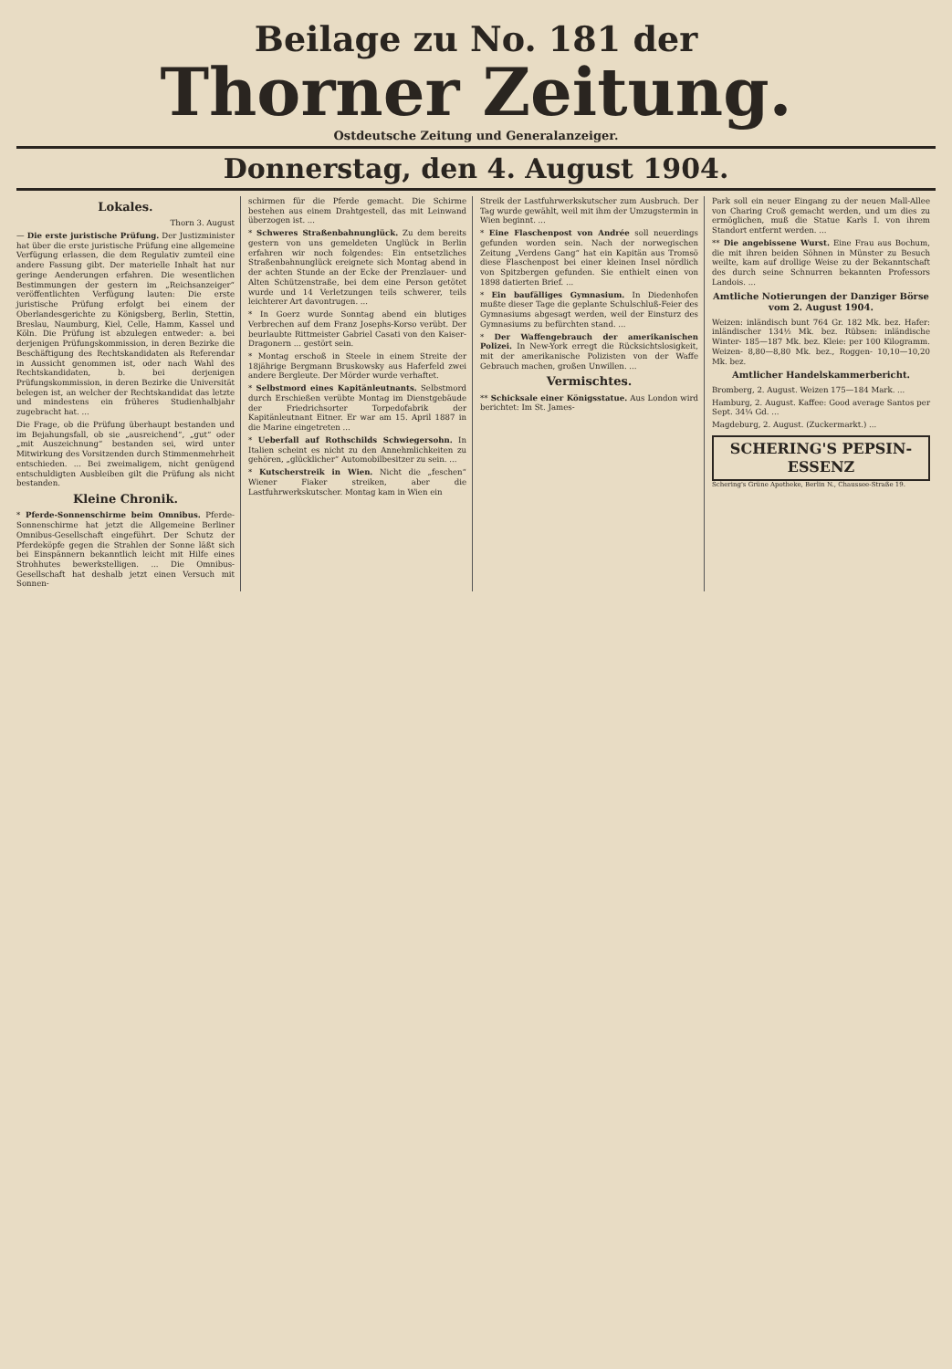Beilage zu No. 181 der
Thorner Zeitung.
Ostdeutsche Zeitung und Generalanzeiger.
Donnerstag, den 4. August 1904.
Lokales.
Thorn 3. August
— Die erste juristische Prüfung. Der Justizminister hat über die erste juristische Prüfung eine allgemeine Verfügung erlassen, die dem Regulativ zumteil eine andere Fassung gibt. Der materielle Inhalt hat nur geringe Aenderungen erfahren. Die wesentlichen Bestimmungen der gestern im „Reichsanzeiger“ veröffentlichten Verfügung lauten: Die erste juristische Prüfung erfolgt bei einem der Oberlandesgerichte zu Königsberg, Berlin, Stettin, Breslau, Naumburg, Kiel, Celle, Hamm, Kassel und Köln. Die Prüfung ist abzulegen entweder: a. bei derjenigen Prüfungskommission, in deren Bezirke die Beschäftigung des Rechtskandidaten als Referendar in Aussicht genommen ist, oder nach Wahl des Rechtskandidaten, b. bei derjenigen Prüfungskommission, in deren Bezirke die Universität belegen ist, an welcher der Rechtskandidat das letzte und mindestens ein früheres Studienhalbjahr zugebracht hat. ...
Die Frage, ob die Prüfung überhaupt bestanden und im Bejahungsfall, ob sie „ausreichend“, „gut“ oder „mit Auszeichnung“ bestanden sei, wird unter Mitwirkung des Vorsitzenden durch Stimmenmehrheit entschieden. ... Bei zweimaligem, nicht genügend entschuldigten Ausbleiben gilt die Prüfung als nicht bestanden.
Kleine Chronik.
* Pferde-Sonnenschirme beim Omnibus. Pferde-Sonnenschirme hat jetzt die Allgemeine Berliner Omnibus-Gesellschaft eingeführt. Der Schutz der Pferdeköpfe gegen die Strahlen der Sonne läßt sich bei Einspännern bekanntlich leicht mit Hilfe eines Strohhutes bewerkstelligen. ... Die Omnibus-Gesellschaft hat deshalb jetzt einen Versuch mit Sonnen-
schirmen für die Pferde gemacht. Die Schirme bestehen aus einem Drahtgestell, das mit Leinwand überzogen ist. ...
* Schweres Straßenbahnunglück. Zu dem bereits gestern von uns gemeldeten Unglück in Berlin erfahren wir noch folgendes: Ein entsetzliches Straßenbahnunglück ereignete sich Montag abend in der achten Stunde an der Ecke der Prenzlauer- und Alten Schützenstraße, bei dem eine Person getötet wurde und 14 Verletzungen teils schwerer, teils leichterer Art davontrugen. ...
* In Goerz wurde Sonntag abend ein blutiges Verbrechen auf dem Franz Josephs-Korso verübt. Der beurlaubte Rittmeister Gabriel Casati von den Kaiser-Dragonern ... gestört sein.
* Montag erschoß in Steele in einem Streite der 18jährige Bergmann Bruskowsky aus Haferfeld zwei andere Bergleute. Der Mörder wurde verhaftet.
* Selbstmord eines Kapitänleutnants. Selbstmord durch Erschießen verübte Montag im Dienstgebäude der Friedrichsorter Torpedofabrik der Kapitänleutnant Eitner. Er war am 15. April 1887 in die Marine eingetreten ...
* Ueberfall auf Rothschilds Schwiegersohn. In Italien scheint es nicht zu den Annehmlichkeiten zu gehören, „glücklicher“ Automobilbesitzer zu sein. ...
* Kutscherstreik in Wien. Nicht die „feschen“ Wiener Fiaker streiken, aber die Lastfuhrwerkskutscher. Montag kam in Wien ein
Streik der Lastfuhrwerkskutscher zum Ausbruch. Der Tag wurde gewählt, weil mit ihm der Umzugstermin in Wien beginnt. ...
* Eine Flaschenpost von Andrée soll neuerdings gefunden worden sein. Nach der norwegischen Zeitung „Verdens Gang“ hat ein Kapitän aus Tromsö diese Flaschenpost bei einer kleinen Insel nördlich von Spitzbergen gefunden. Sie enthielt einen von 1898 datierten Brief. ...
* Ein baufälliges Gymnasium. In Diedenhofen mußte dieser Tage die geplante Schulschluß-Feier des Gymnasiums abgesagt werden, weil der Einsturz des Gymnasiums zu befürchten stand. ...
* Der Waffengebrauch der amerikanischen Polizei. In New-York erregt die Rücksichtslosigkeit, mit der amerikanische Polizisten von der Waffe Gebrauch machen, großen Unwillen. ...
Vermischtes.
** Schicksale einer Königsstatue. Aus London wird berichtet: Im St. James-
Park soll ein neuer Eingang zu der neuen Mall-Allee von Charing Croß gemacht werden, und um dies zu ermöglichen, muß die Statue Karls I. von ihrem Standort entfernt werden. ...
** Die angebissene Wurst. Eine Frau aus Bochum, die mit ihren beiden Söhnen in Münster zu Besuch weilte, kam auf drollige Weise zu der Bekanntschaft des durch seine Schnurren bekannten Professors Landois. ...
Amtliche Notierungen der Danziger Börse vom 2. August 1904.
Weizen: inländisch bunt 764 Gr. 182 Mk. bez. Hafer: inländischer 134½ Mk. bez. Rübsen: inländische Winter- 185—187 Mk. bez. Kleie: per 100 Kilogramm. Weizen- 8,80—8,80 Mk. bez., Roggen- 10,10—10,20 Mk. bez.
Amtlicher Handelskammerbericht.
Bromberg, 2. August. Weizen 175—184 Mark. ...
Hamburg, 2. August. Kaffee: Good average Santos per Sept. 34¼ Gd. ...
Magdeburg, 2. August. (Zuckermarkt.) ...
SCHERING'S PEPSIN-ESSENZ
Schering's Grüne Apotheke, Berlin N., Chaussee-Straße 19.